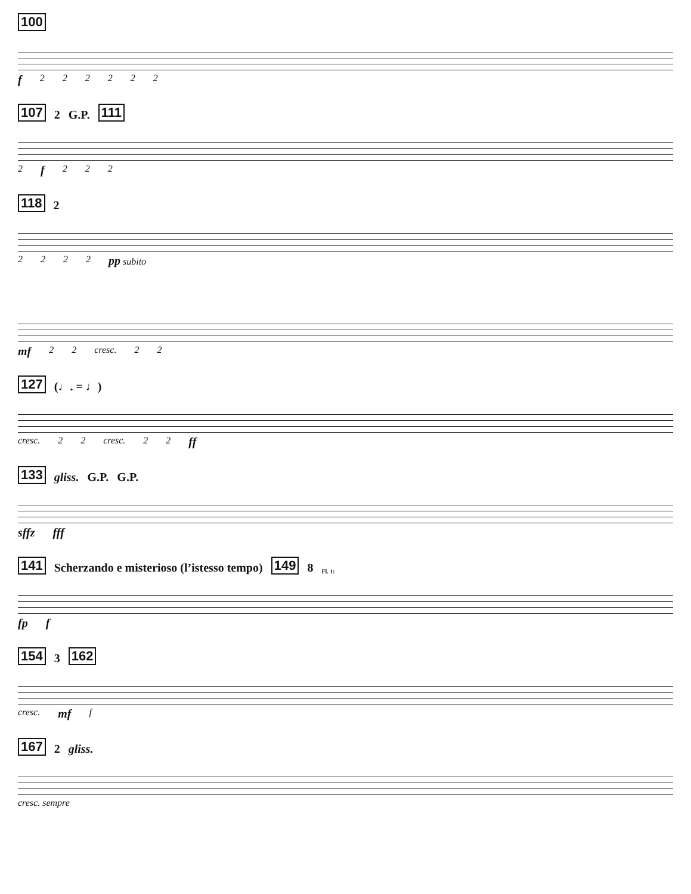100
f 222222
107 2 G.P. 111
2 f 222
118 2
2222 pp subito
mf 22 cresc. 22
127 (♩. = ♩)
cresc. 22 cresc. 22 ff
133 gliss. G.P. G.P.
sffz fff
141 Scherzando e misterioso (l’istesso tempo) 149 8 Fl. 1:
fp f
154 3 162
cresc. mf f
167 2 gliss.
cresc. sempre